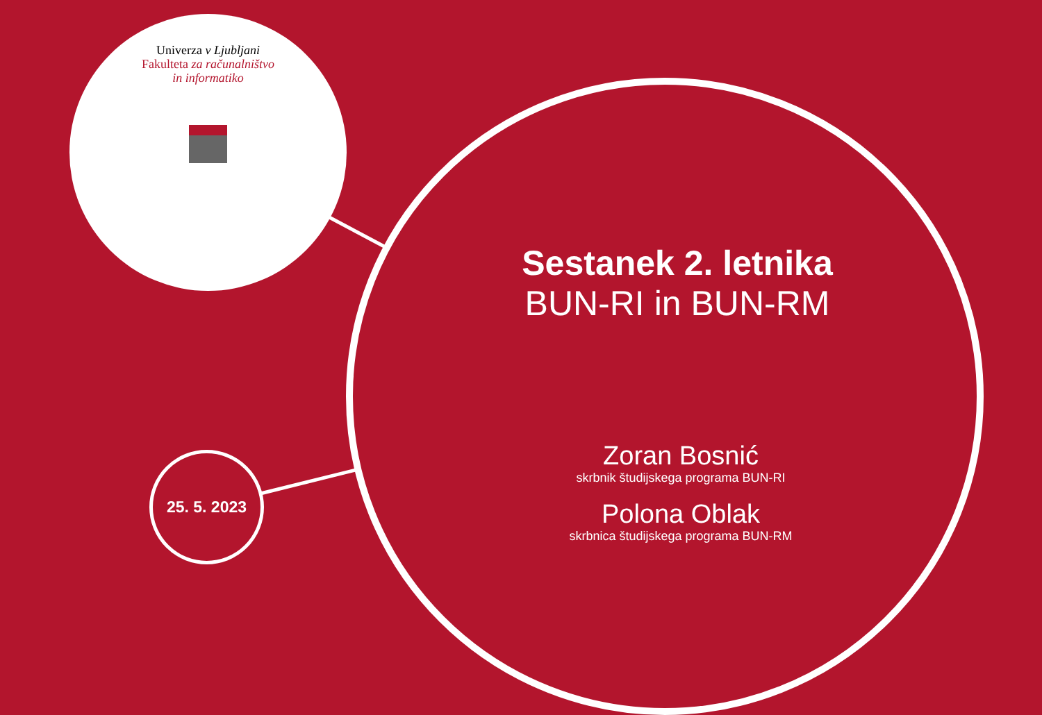Univerza v Ljubljani
Fakulteta za računalništvo
in informatiko
Sestanek 2. letnika
BUN-RI in BUN-RM
Zoran Bosnić
skrbnik študijskega programa BUN-RI
Polona Oblak
skrbnica študijskega programa BUN-RM
25. 5. 2023